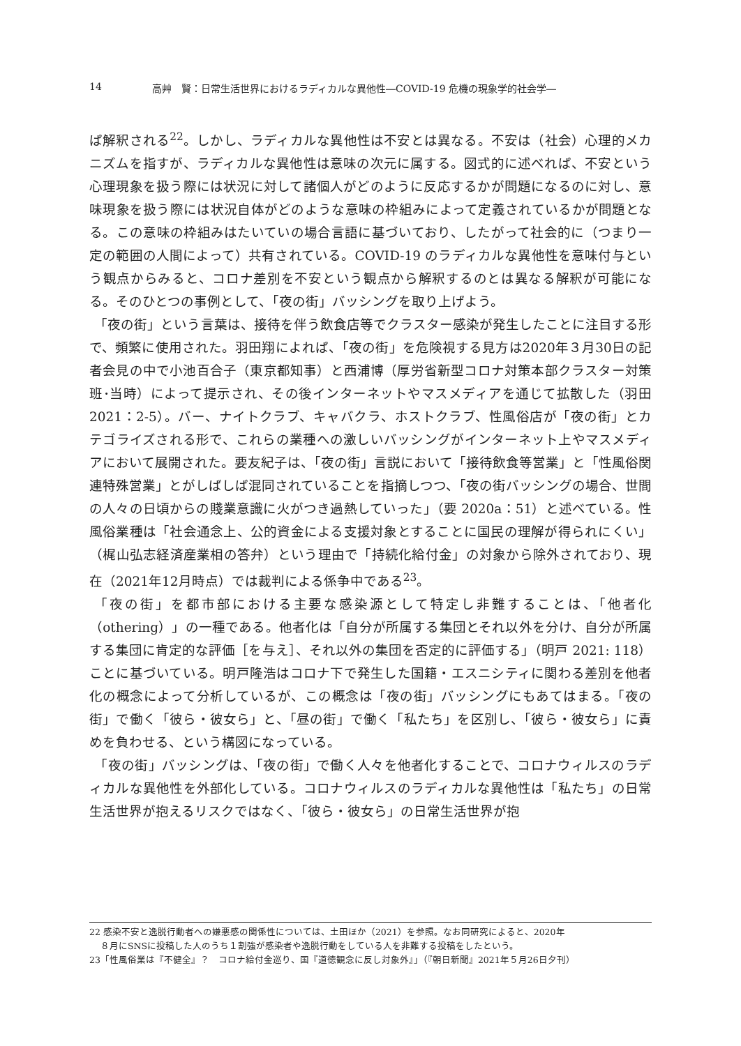14 高艸　賢：日常生活世界におけるラディカルな異他性―COVID-19 危機の現象学的社会学―
ば解釈される<sup>22</sup>。しかし、ラディカルな異他性は不安とは異なる。不安は（社会）心理的メカニズムを指すが、ラディカルな異他性は意味の次元に属する。図式的に述べれば、不安という心理現象を扱う際には状況に対して諸個人がどのように反応するかが問題になるのに対し、意味現象を扱う際には状況自体がどのような意味の枠組みによって定義されているかが問題となる。この意味の枠組みはたいていの場合言語に基づいており、したがって社会的に（つまり一定の範囲の人間によって）共有されている。COVID-19 のラディカルな異他性を意味付与という観点からみると、コロナ差別を不安という観点から解釈するのとは異なる解釈が可能になる。そのひとつの事例として、「夜の街」バッシングを取り上げよう。
「夜の街」という言葉は、接待を伴う飲食店等でクラスター感染が発生したことに注目する形で、頻繁に使用された。羽田翔によれば、「夜の街」を危険視する見方は2020年３月30日の記者会見の中で小池百合子（東京都知事）と西浦博（厚労省新型コロナ対策本部クラスター対策班･当時）によって提示され、その後インターネットやマスメディアを通じて拡散した（羽田 2021：2-5）。バー、ナイトクラブ、キャバクラ、ホストクラブ、性風俗店が「夜の街」とカテゴライズされる形で、これらの業種への激しいバッシングがインターネット上やマスメディアにおいて展開された。要友紀子は、「夜の街」言説において「接待飲食等営業」と「性風俗関連特殊営業」とがしばしば混同されていることを指摘しつつ、「夜の街バッシングの場合、世間の人々の日頃からの賤業意識に火がつき過熱していった」（要 2020a：51）と述べている。性風俗業種は「社会通念上、公的資金による支援対象とすることに国民の理解が得られにくい」（梶山弘志経済産業相の答弁）という理由で「持続化給付金」の対象から除外されており、現在（2021年12月時点）では裁判による係争中である<sup>23</sup>。
「夜の街」を都市部における主要な感染源として特定し非難することは、「他者化（othering）」の一種である。他者化は「自分が所属する集団とそれ以外を分け、自分が所属する集団に肯定的な評価［を与え］、それ以外の集団を否定的に評価する」（明戸 2021: 118）ことに基づいている。明戸隆浩はコロナ下で発生した国籍・エスニシティに関わる差別を他者化の概念によって分析しているが、この概念は「夜の街」バッシングにもあてはまる。「夜の街」で働く「彼ら・彼女ら」と、「昼の街」で働く「私たち」を区別し、「彼ら・彼女ら」に責めを負わせる、という構図になっている。
「夜の街」バッシングは、「夜の街」で働く人々を他者化することで、コロナウィルスのラディカルな異他性を外部化している。コロナウィルスのラディカルな異他性は「私たち」の日常生活世界が抱えるリスクではなく、「彼ら・彼女ら」の日常生活世界が抱
22 感染不安と逸脱行動者への嫌悪感の関係性については、土田ほか（2021）を参照。なお同研究によると、2020年
８月にSNSに投稿した人のうち１割強が感染者や逸脱行動をしている人を非難する投稿をしたという。
23「性風俗業は『不健全』？　コロナ給付金巡り、国『道徳観念に反し対象外』」（『朝日新聞』2021年５月26日夕刊）